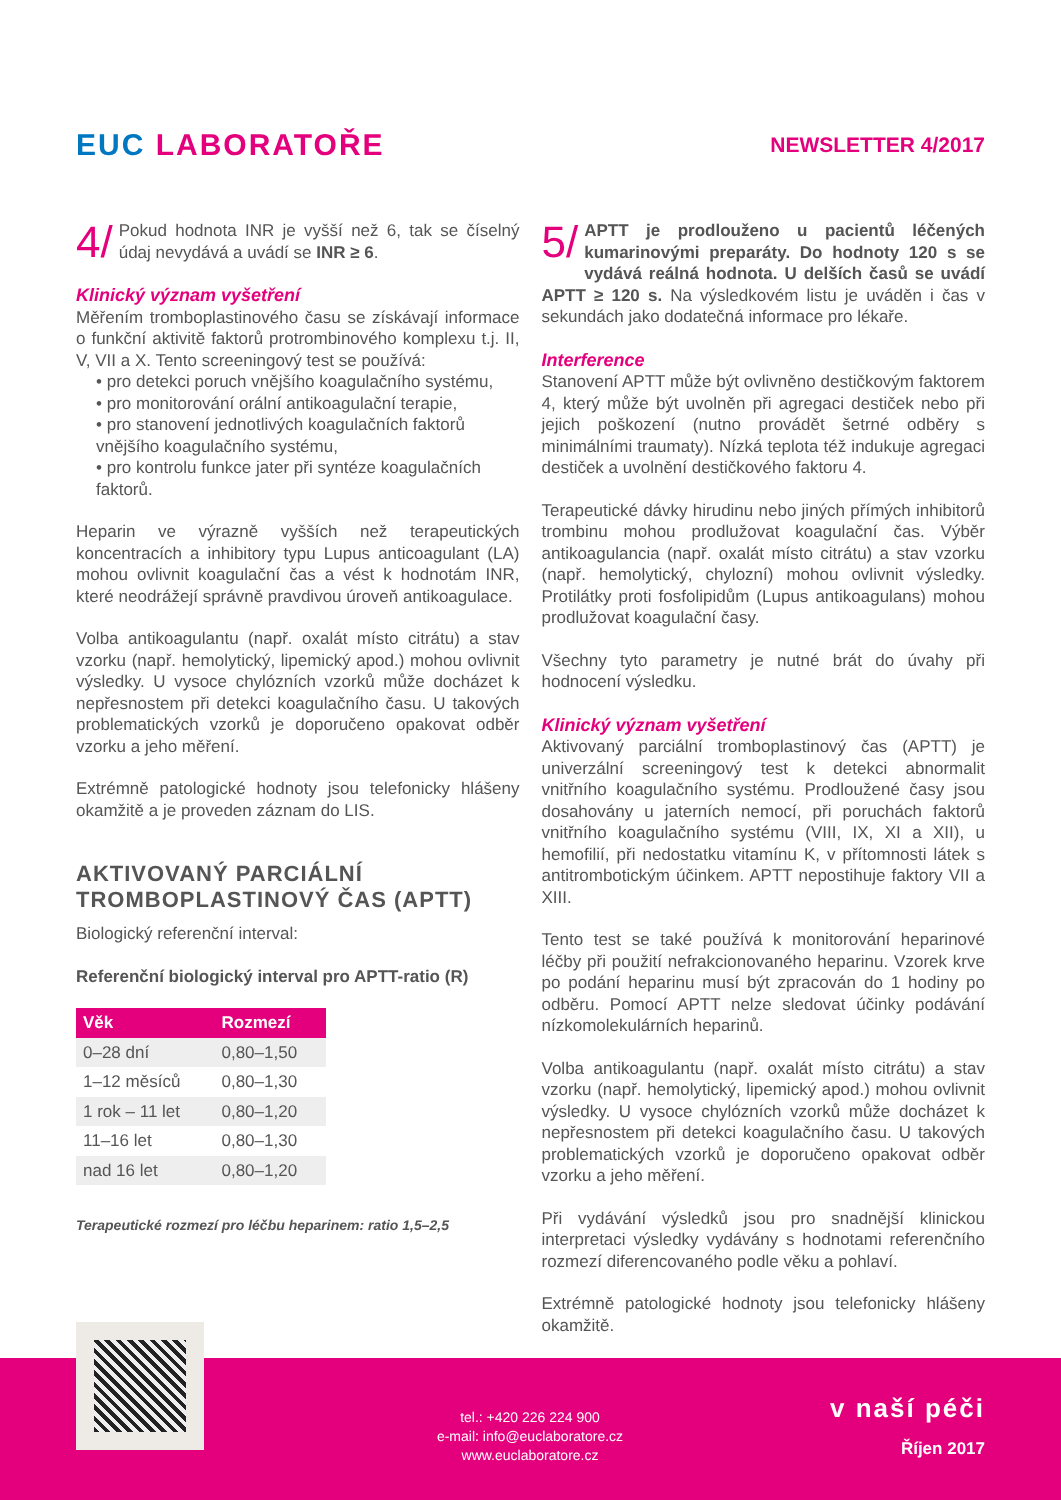EUC LABORATOŘE
NEWSLETTER 4/2017
4/ Pokud hodnota INR je vyšší než 6, tak se číselný údaj nevydává a uvádí se INR ≥ 6.
Klinický význam vyšetření
Měřením tromboplastinového času se získávají informace o funkční aktivitě faktorů protrombinového komplexu t.j. II, V, VII a X. Tento screeningový test se používá:
• pro detekci poruch vnějšího koagulačního systému,
• pro monitorování orální antikoagulační terapie,
• pro stanovení jednotlivých koagulačních faktorů vnějšího koagulačního systému,
• pro kontrolu funkce jater při syntéze koagulačních faktorů.
Heparin ve výrazně vyšších než terapeutických koncentracích a inhibitory typu Lupus anticoagulant (LA) mohou ovlivnit koagulační čas a vést k hodnotám INR, které neodrážejí správně pravdivou úroveň antikoagulace.
Volba antikoagulantu (např. oxalát místo citrátu) a stav vzorku (např. hemolytický, lipemický apod.) mohou ovlivnit výsledky. U vysoce chylózních vzorků může docházet k nepřesnostem při detekci koagulačního času. U takových problematických vzorků je doporučeno opakovat odběr vzorku a jeho měření.
Extrémně patologické hodnoty jsou telefonicky hlášeny okamžitě a je proveden záznam do LIS.
AKTIVOVANÝ PARCIÁLNÍ TROMBOPLASTINOVÝ ČAS (APTT)
Biologický referenční interval:
Referenční biologický interval pro APTT-ratio (R)
| Věk | Rozmezí |
| --- | --- |
| 0–28 dní | 0,80–1,50 |
| 1–12 měsíců | 0,80–1,30 |
| 1 rok – 11 let | 0,80–1,20 |
| 11–16 let | 0,80–1,30 |
| nad 16 let | 0,80–1,20 |
Terapeutické rozmezí pro léčbu heparinem: ratio 1,5–2,5
5/ APTT je prodlouženo u pacientů léčených kumarinovými preparáty. Do hodnoty 120 s se vydává reálná hodnota. U delších časů se uvádí APTT ≥ 120 s. Na výsledkovém listu je uváděn i čas v sekundách jako dodatečná informace pro lékaře.
Interference
Stanovení APTT může být ovlivněno destičkovým faktorem 4, který může být uvolněn při agregaci destiček nebo při jejich poškození (nutno provádět šetrné odběry s minimálními traumaty). Nízká teplota též indukuje agregaci destiček a uvolnění destičkového faktoru 4.
Terapeutické dávky hirudinu nebo jiných přímých inhibitorů trombinu mohou prodlužovat koagulační čas. Výběr antikoagulancia (např. oxalát místo citrátu) a stav vzorku (např. hemolytický, chylozní) mohou ovlivnit výsledky. Protilátky proti fosfolipidům (Lupus antikoagulans) mohou prodlužovat koagulační časy.
Všechny tyto parametry je nutné brát do úvahy při hodnocení výsledku.
Klinický význam vyšetření
Aktivovaný parciální tromboplastinový čas (APTT) je univerzální screeningový test k detekci abnormalit vnitřního koagulačního systému. Prodloužené časy jsou dosahovány u jaterních nemocí, při poruchách faktorů vnitřního koagulačního systému (VIII, IX, XI a XII), u hemofilií, při nedostatku vitamínu K, v přítomnosti látek s antitrombotickým účinkem. APTT nepostihuje faktory VII a XIII.
Tento test se také používá k monitorování heparinové léčby při použití nefrakcionovaného heparinu. Vzorek krve po podání heparinu musí být zpracován do 1 hodiny po odběru. Pomocí APTT nelze sledovat účinky podávání nízkomolekulárních heparinů.
Volba antikoagulantu (např. oxalát místo citrátu) a stav vzorku (např. hemolytický, lipemický apod.) mohou ovlivnit výsledky. U vysoce chylózních vzorků může docházet k nepřesnostem při detekci koagulačního času. U takových problematických vzorků je doporučeno opakovat odběr vzorku a jeho měření.
Při vydávání výsledků jsou pro snadnější klinickou interpretaci výsledky vydávány s hodnotami referenčního rozmezí diferencovaného podle věku a pohlaví.
Extrémně patologické hodnoty jsou telefonicky hlášeny okamžitě.
tel.: +420 226 224 900
e-mail: info@euclaboratore.cz
www.euclaboratore.cz
v naší péči
Říjen 2017